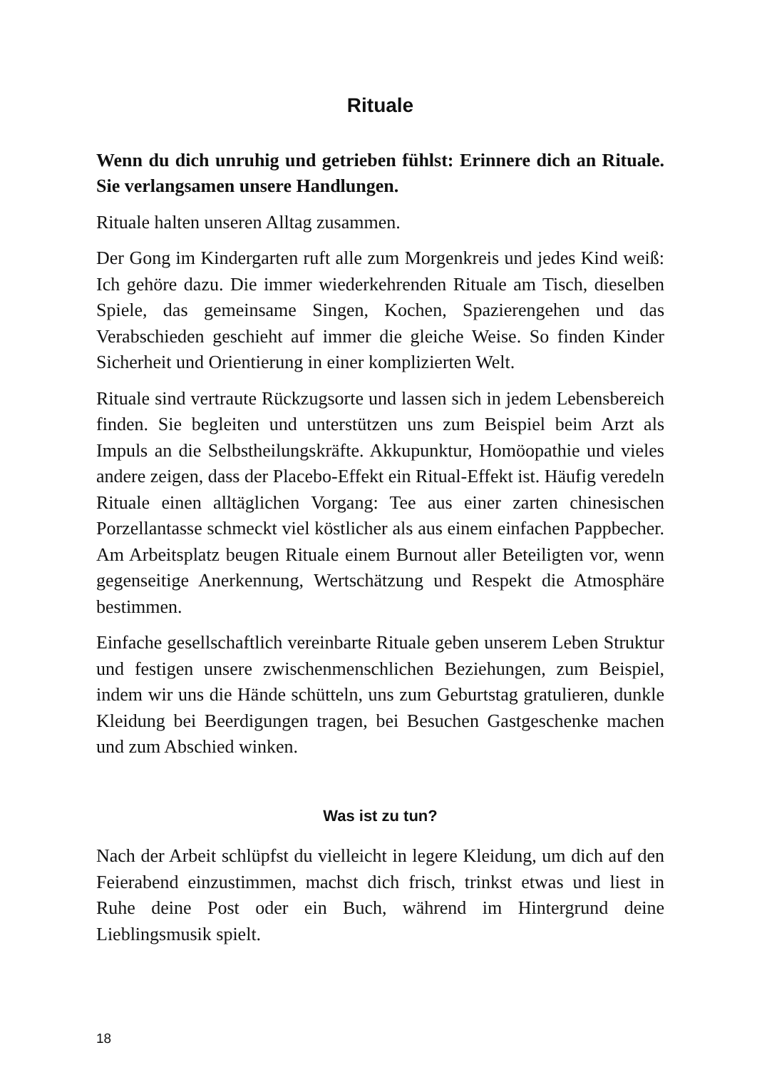Rituale
Wenn du dich unruhig und getrieben fühlst: Erinnere dich an Rituale. Sie verlangsamen unsere Handlungen.
Rituale halten unseren Alltag zusammen.
Der Gong im Kindergarten ruft alle zum Morgenkreis und jedes Kind weiß: Ich gehöre dazu. Die immer wiederkehrenden Rituale am Tisch, dieselben Spiele, das gemeinsame Singen, Kochen, Spazierengehen und das Verabschieden geschieht auf immer die gleiche Weise. So finden Kinder Sicherheit und Orientierung in einer komplizierten Welt.
Rituale sind vertraute Rückzugsorte und lassen sich in jedem Lebensbereich finden. Sie begleiten und unterstützen uns zum Beispiel beim Arzt als Impuls an die Selbstheilungskräfte. Akkupunktur, Homöopathie und vieles andere zeigen, dass der Placebo-Effekt ein Ritual-Effekt ist. Häufig veredeln Rituale einen alltäglichen Vorgang: Tee aus einer zarten chinesischen Porzellantasse schmeckt viel köstlicher als aus einem einfachen Pappbecher. Am Arbeitsplatz beugen Rituale einem Burnout aller Beteiligten vor, wenn gegenseitige Anerkennung, Wertschätzung und Respekt die Atmosphäre bestimmen.
Einfache gesellschaftlich vereinbarte Rituale geben unserem Leben Struktur und festigen unsere zwischenmenschlichen Beziehungen, zum Beispiel, indem wir uns die Hände schütteln, uns zum Geburtstag gratulieren, dunkle Kleidung bei Beerdigungen tragen, bei Besuchen Gastgeschenke machen und zum Abschied winken.
Was ist zu tun?
Nach der Arbeit schlüpfst du vielleicht in legere Kleidung, um dich auf den Feierabend einzustimmen, machst dich frisch, trinkst etwas und liest in Ruhe deine Post oder ein Buch, während im Hintergrund deine Lieblingsmusik spielt.
18